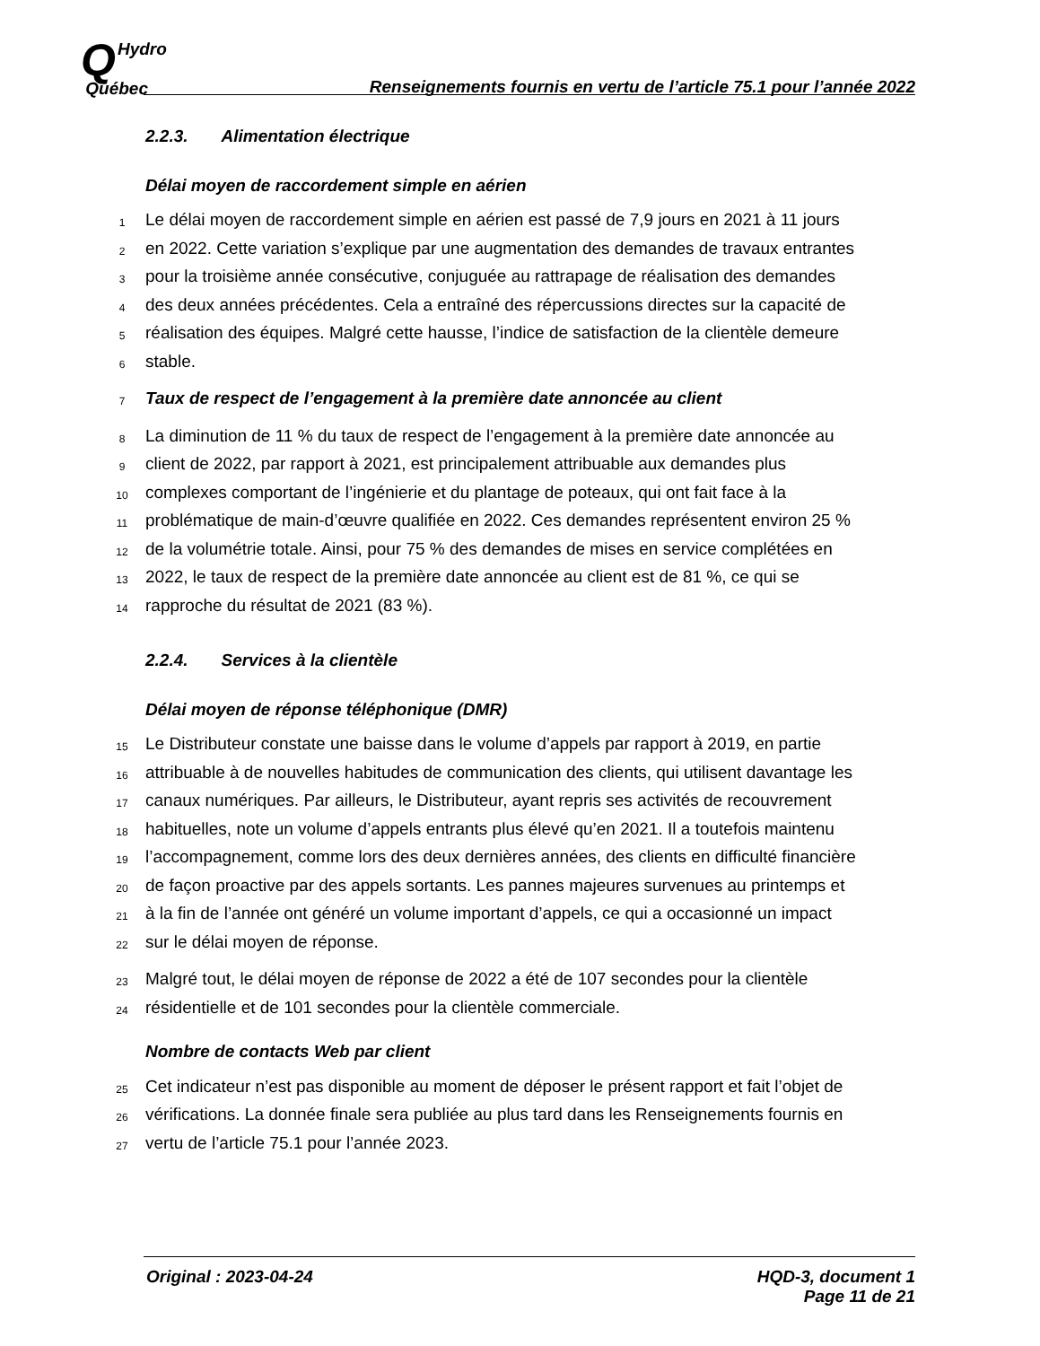QHydro
Québec
Renseignements fournis en vertu de l’article 75.1 pour l’année 2022
2.2.3. Alimentation électrique
Délai moyen de raccordement simple en aérien
1
Le délai moyen de raccordement simple en aérien est passé de 7,9 jours en 2021 à 11 jours
2
en 2022. Cette variation s’explique par une augmentation des demandes de travaux entrantes
3
pour la troisième année consécutive, conjuguée au rattrapage de réalisation des demandes
4
des deux années précédentes. Cela a entraîné des répercussions directes sur la capacité de
5
réalisation des équipes. Malgré cette hausse, l’indice de satisfaction de la clientèle demeure
6
stable.
7
Taux de respect de l’engagement à la première date annoncée au client
8
La diminution de 11 % du taux de respect de l’engagement à la première date annoncée au
9
client de 2022, par rapport à 2021, est principalement attribuable aux demandes plus
10
complexes comportant de l’ingénierie et du plantage de poteaux, qui ont fait face à la
11
problématique de main-d’œuvre qualifiée en 2022. Ces demandes représentent environ 25 %
12
de la volumétrie totale. Ainsi, pour 75 % des demandes de mises en service complétées en
13
2022, le taux de respect de la première date annoncée au client est de 81 %, ce qui se
14
rapproche du résultat de 2021 (83 %).
2.2.4. Services à la clientèle
Délai moyen de réponse téléphonique (DMR)
15
Le Distributeur constate une baisse dans le volume d’appels par rapport à 2019, en partie
16
attribuable à de nouvelles habitudes de communication des clients, qui utilisent davantage les
17
canaux numériques. Par ailleurs, le Distributeur, ayant repris ses activités de recouvrement
18
habituelles, note un volume d’appels entrants plus élevé qu’en 2021. Il a toutefois maintenu
19
l’accompagnement, comme lors des deux dernières années, des clients en difficulté financière
20
de façon proactive par des appels sortants. Les pannes majeures survenues au printemps et
21
à la fin de l’année ont généré un volume important d’appels, ce qui a occasionné un impact
22
sur le délai moyen de réponse.
23
Malgré tout, le délai moyen de réponse de 2022 a été de 107 secondes pour la clientèle
24
résidentielle et de 101 secondes pour la clientèle commerciale.
Nombre de contacts Web par client
25
Cet indicateur n’est pas disponible au moment de déposer le présent rapport et fait l’objet de
26
vérifications. La donnée finale sera publiée au plus tard dans les Renseignements fournis en
27
vertu de l’article 75.1 pour l’année 2023.
Original : 2023-04-24 HQD-3, document 1
Page 11 de 21